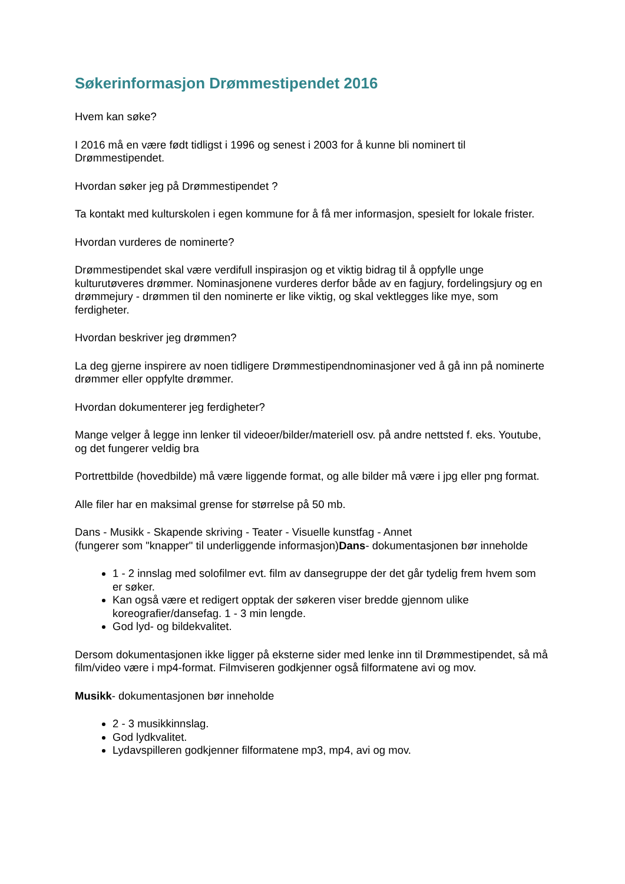Søkerinformasjon Drømmestipendet 2016
Hvem kan søke?
I 2016 må en være født tidligst i 1996 og senest i 2003 for å kunne bli nominert til Drømmestipendet.
Hvordan søker jeg på Drømmestipendet ?
Ta kontakt med kulturskolen i egen kommune for å få mer informasjon, spesielt for lokale frister.
Hvordan vurderes de nominerte?
Drømmestipendet skal være verdifull inspirasjon og et viktig bidrag til å oppfylle unge kulturutøveres drømmer. Nominasjonene vurderes derfor både av en fagjury, fordelingsjury og en drømmejury - drømmen til den nominerte er like viktig, og skal vektlegges like mye, som ferdigheter.
Hvordan beskriver jeg drømmen?
La deg gjerne inspirere av noen tidligere Drømmestipendnominasjoner ved å gå inn på nominerte drømmer eller oppfylte drømmer.
Hvordan dokumenterer jeg ferdigheter?
Mange velger å legge inn lenker til videoer/bilder/materiell osv. på andre nettsted f. eks. Youtube, og det fungerer veldig bra
Portrettbilde (hovedbilde) må være liggende format, og alle bilder må være i jpg eller png format.
Alle filer har en maksimal grense for størrelse på 50 mb.
Dans - Musikk - Skapende skriving - Teater - Visuelle kunstfag - Annet
(fungerer som "knapper" til underliggende informasjon)Dans- dokumentasjonen bør inneholde
1 - 2 innslag med solofilmer evt. film av dansegruppe der det går tydelig frem hvem som er søker.
Kan også være et redigert opptak der søkeren viser bredde gjennom ulike koreografier/dansefag. 1 - 3 min lengde.
God lyd- og bildekvalitet.
Dersom dokumentasjonen ikke ligger på eksterne sider med lenke inn til Drømmestipendet, så må film/video være i mp4-format. Filmviseren godkjenner også filformatene avi og mov.
Musikk- dokumentasjonen bør inneholde
2 - 3 musikkinnslag.
God lydkvalitet.
Lydavspilleren godkjenner filformatene mp3, mp4, avi og mov.